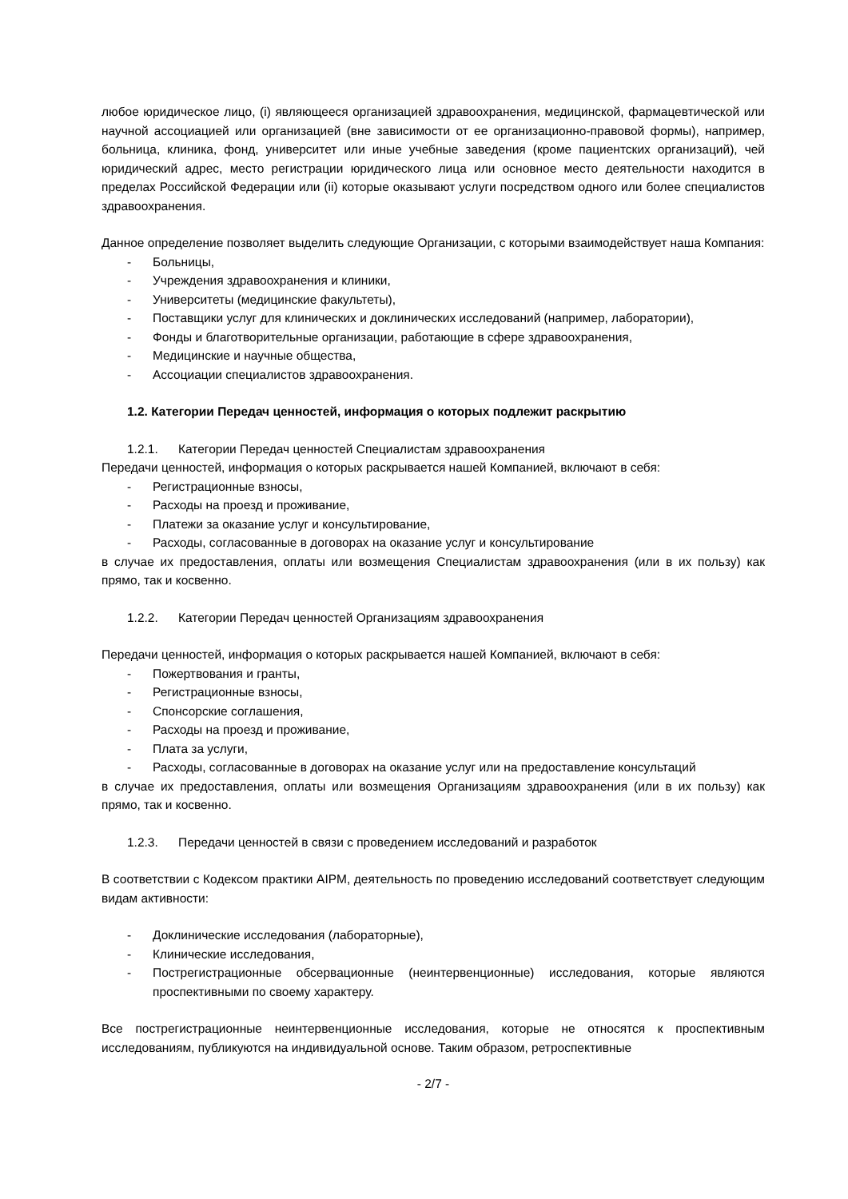любое юридическое лицо, (i) являющееся организацией здравоохранения, медицинской, фармацевтической или научной ассоциацией или организацией (вне зависимости от ее организационно-правовой формы), например, больница, клиника, фонд, университет или иные учебные заведения (кроме пациентских организаций), чей юридический адрес, место регистрации юридического лица или основное место деятельности находится в пределах Российской Федерации или (ii) которые оказывают услуги посредством одного или более специалистов здравоохранения.
Данное определение позволяет выделить следующие Организации, с которыми взаимодействует наша Компания:
- Больницы,
- Учреждения здравоохранения и клиники,
- Университеты (медицинские факультеты),
- Поставщики услуг для клинических и доклинических исследований (например, лаборатории),
- Фонды и благотворительные организации, работающие в сфере здравоохранения,
- Медицинские и научные общества,
- Ассоциации специалистов здравоохранения.
1.2. Категории Передач ценностей, информация о которых подлежит раскрытию
1.2.1. Категории Передач ценностей Специалистам здравоохранения
Передачи ценностей, информация о которых раскрывается нашей Компанией, включают в себя:
- Регистрационные взносы,
- Расходы на проезд и проживание,
- Платежи за оказание услуг и консультирование,
- Расходы, согласованные в договорах на оказание услуг и консультирование
в случае их предоставления, оплаты или возмещения Специалистам здравоохранения (или в их пользу) как прямо, так и косвенно.
1.2.2. Категории Передач ценностей Организациям здравоохранения
Передачи ценностей, информация о которых раскрывается нашей Компанией, включают в себя:
- Пожертвования и гранты,
- Регистрационные взносы,
- Спонсорские соглашения,
- Расходы на проезд и проживание,
- Плата за услуги,
- Расходы, согласованные в договорах на оказание услуг или на предоставление консультаций
в случае их предоставления, оплаты или возмещения Организациям здравоохранения (или в их пользу) как прямо, так и косвенно.
1.2.3. Передачи ценностей в связи с проведением исследований и разработок
В соответствии с Кодексом практики AIPM, деятельность по проведению исследований соответствует следующим видам активности:
- Доклинические исследования (лабораторные),
- Клинические исследования,
- Пострегистрационные обсервационные (неинтервенционные) исследования, которые являются проспективными по своему характеру.
Все пострегистрационные неинтервенционные исследования, которые не относятся к проспективным исследованиям, публикуются на индивидуальной основе. Таким образом, ретроспективные
- 2/7 -